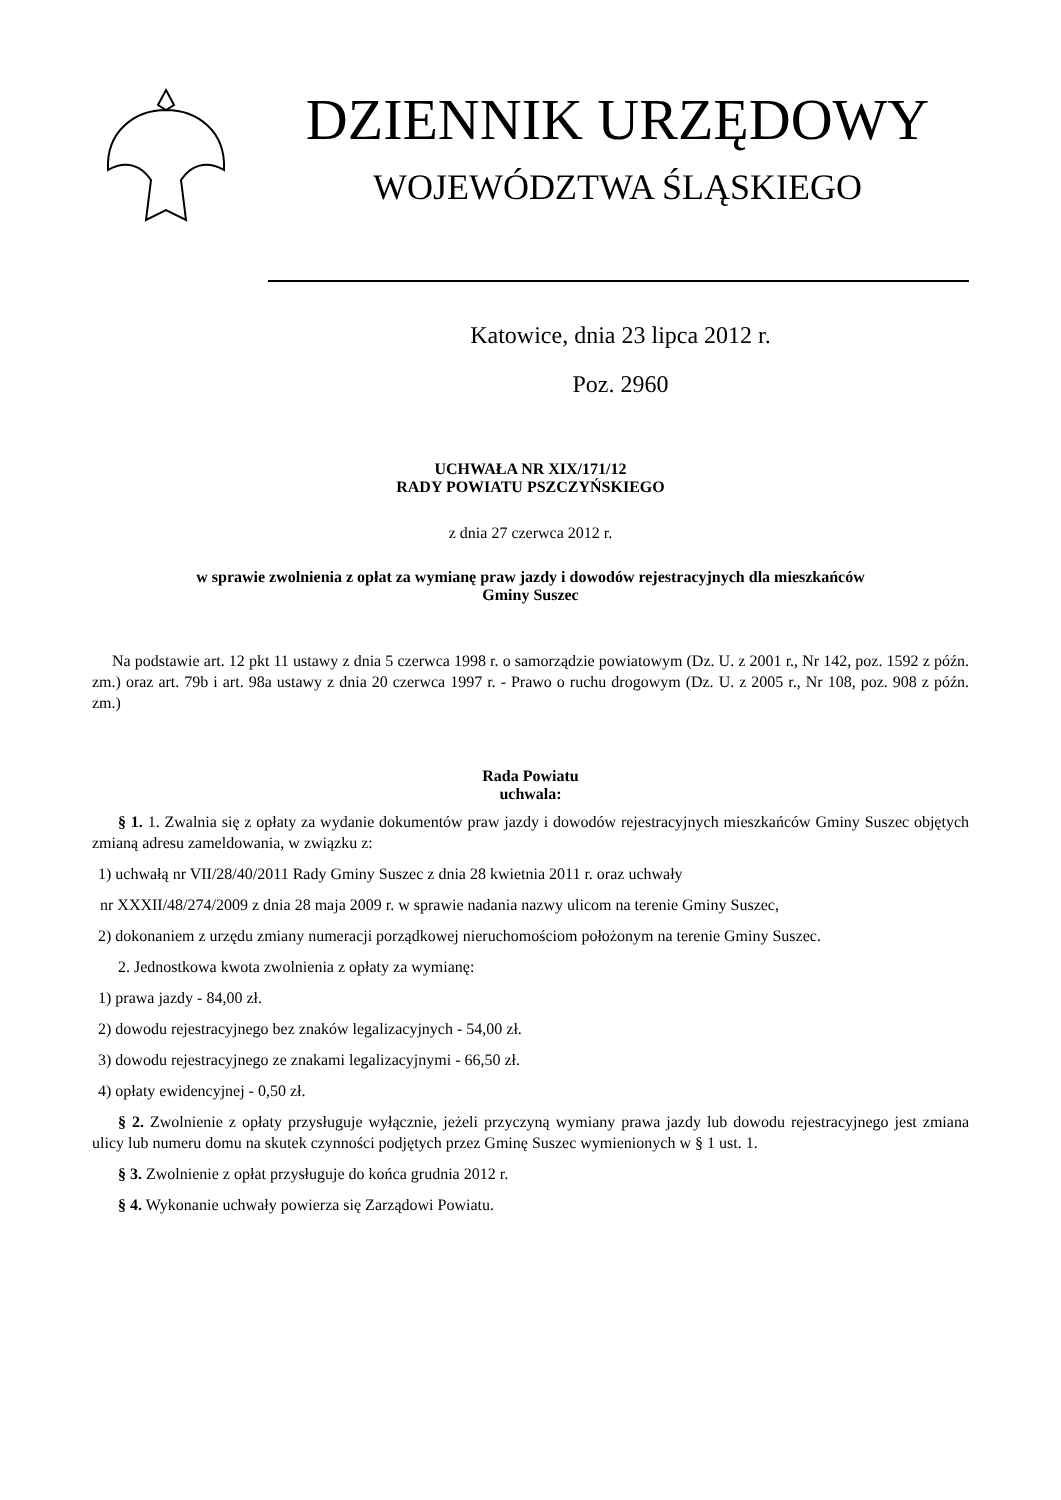DZIENNIK URZĘDOWY
WOJEWÓDZTWA ŚLĄSKIEGO
Katowice, dnia 23 lipca 2012 r.
Poz. 2960
UCHWAŁA NR XIX/171/12
RADY POWIATU PSZCZYŃSKIEGO
z dnia 27 czerwca 2012 r.
w sprawie zwolnienia z opłat za wymianę praw jazdy i dowodów rejestracyjnych dla mieszkańców
Gminy Suszec
Na podstawie art. 12 pkt 11 ustawy z dnia 5 czerwca 1998 r. o samorządzie powiatowym (Dz. U. z 2001 r., Nr 142, poz. 1592 z późn. zm.) oraz art. 79b i art. 98a ustawy z dnia 20 czerwca 1997 r. - Prawo o ruchu drogowym (Dz. U. z 2005 r., Nr 108, poz. 908 z późn. zm.)
Rada Powiatu
uchwala:
§ 1. 1. Zwalnia się z opłaty za wydanie dokumentów praw jazdy i dowodów rejestracyjnych mieszkańców Gminy Suszec objętych zmianą adresu zameldowania, w związku z:
1) uchwałą nr VII/28/40/2011 Rady Gminy Suszec z dnia 28 kwietnia 2011 r. oraz uchwały
nr XXXII/48/274/2009 z dnia 28 maja 2009 r. w sprawie nadania nazwy ulicom na terenie Gminy Suszec,
2) dokonaniem z urzędu zmiany numeracji porządkowej nieruchomościom położonym na terenie Gminy Suszec.
2. Jednostkowa kwota zwolnienia z opłaty za wymianę:
1) prawa jazdy - 84,00 zł.
2) dowodu rejestracyjnego bez znaków legalizacyjnych - 54,00 zł.
3) dowodu rejestracyjnego ze znakami legalizacyjnymi - 66,50 zł.
4) opłaty ewidencyjnej - 0,50 zł.
§ 2. Zwolnienie z opłaty przysługuje wyłącznie, jeżeli przyczyną wymiany prawa jazdy lub dowodu rejestracyjnego jest zmiana ulicy lub numeru domu na skutek czynności podjętych przez Gminę Suszec wymienionych w § 1 ust. 1.
§ 3. Zwolnienie z opłat przysługuje do końca grudnia 2012 r.
§ 4. Wykonanie uchwały powierza się Zarządowi Powiatu.